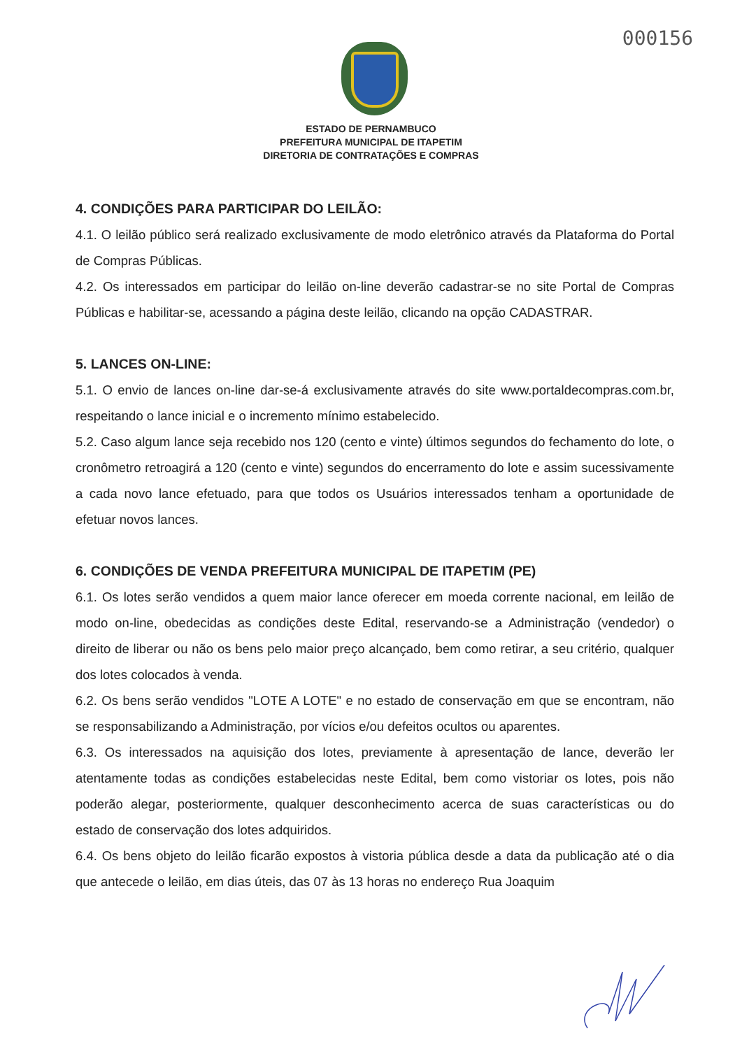000156
ESTADO DE PERNAMBUCO
PREFEITURA MUNICIPAL DE ITAPETIM
DIRETORIA DE CONTRATAÇÕES E COMPRAS
4. CONDIÇÕES PARA PARTICIPAR DO LEILÃO:
4.1. O leilão público será realizado exclusivamente de modo eletrônico através da Plataforma do Portal de Compras Públicas.
4.2. Os interessados em participar do leilão on-line deverão cadastrar-se no site Portal de Compras Públicas e habilitar-se, acessando a página deste leilão, clicando na opção CADASTRAR.
5. LANCES ON-LINE:
5.1. O envio de lances on-line dar-se-á exclusivamente através do site www.portaldecompras.com.br, respeitando o lance inicial e o incremento mínimo estabelecido.
5.2. Caso algum lance seja recebido nos 120 (cento e vinte) últimos segundos do fechamento do lote, o cronômetro retroagirá a 120 (cento e vinte) segundos do encerramento do lote e assim sucessivamente a cada novo lance efetuado, para que todos os Usuários interessados tenham a oportunidade de efetuar novos lances.
6. CONDIÇÕES DE VENDA PREFEITURA MUNICIPAL DE ITAPETIM (PE)
6.1. Os lotes serão vendidos a quem maior lance oferecer em moeda corrente nacional, em leilão de modo on-line, obedecidas as condições deste Edital, reservando-se a Administração (vendedor) o direito de liberar ou não os bens pelo maior preço alcançado, bem como retirar, a seu critério, qualquer dos lotes colocados à venda.
6.2. Os bens serão vendidos "LOTE A LOTE" e no estado de conservação em que se encontram, não se responsabilizando a Administração, por vícios e/ou defeitos ocultos ou aparentes.
6.3. Os interessados na aquisição dos lotes, previamente à apresentação de lance, deverão ler atentamente todas as condições estabelecidas neste Edital, bem como vistoriar os lotes, pois não poderão alegar, posteriormente, qualquer desconhecimento acerca de suas características ou do estado de conservação dos lotes adquiridos.
6.4. Os bens objeto do leilão ficarão expostos à vistoria pública desde a data da publicação até o dia que antecede o leilão, em dias úteis, das 07 às 13 horas no endereço Rua Joaquim